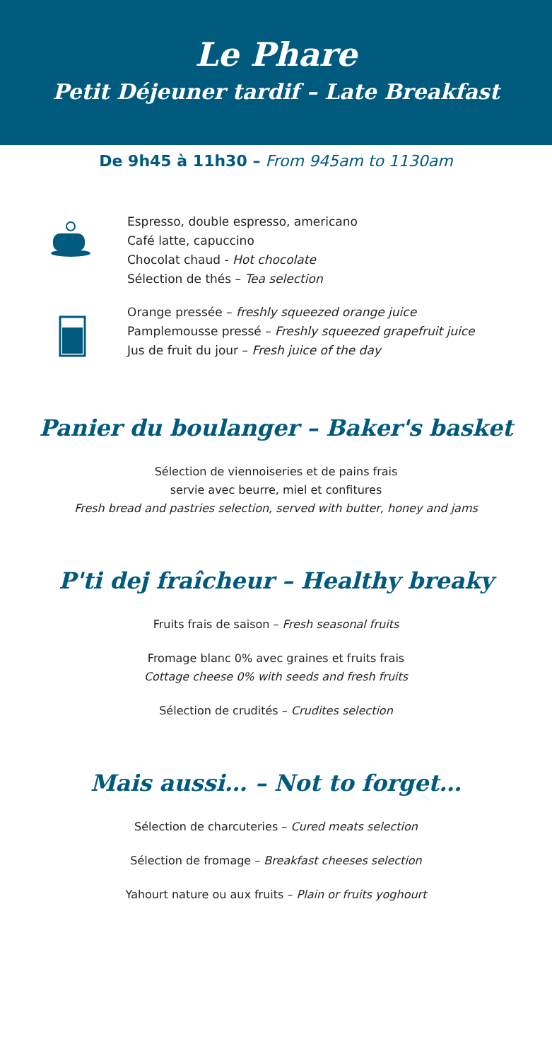Le Phare
Petit Déjeuner tardif – Late Breakfast
De 9h45 à 11h30 – From 945am to 1130am
Espresso, double espresso, americano
Café latte, capuccino
Chocolat chaud - Hot chocolate
Sélection de thés – Tea selection
Orange pressée – freshly squeezed orange juice
Pamplemousse pressé – Freshly squeezed grapefruit juice
Jus de fruit du jour – Fresh juice of the day
Panier du boulanger – Baker's basket
Sélection de viennoiseries et de pains frais
servie avec beurre, miel et confitures
Fresh bread and pastries selection, served with butter, honey and jams
P'ti dej fraîcheur – Healthy breaky
Fruits frais de saison – Fresh seasonal fruits
Fromage blanc 0% avec graines et fruits frais
Cottage cheese 0% with seeds and fresh fruits
Sélection de crudités – Crudites selection
Mais aussi… – Not to forget…
Sélection de charcuteries – Cured meats selection
Sélection de fromage – Breakfast cheeses selection
Yahourt nature ou aux fruits – Plain or fruits yoghourt